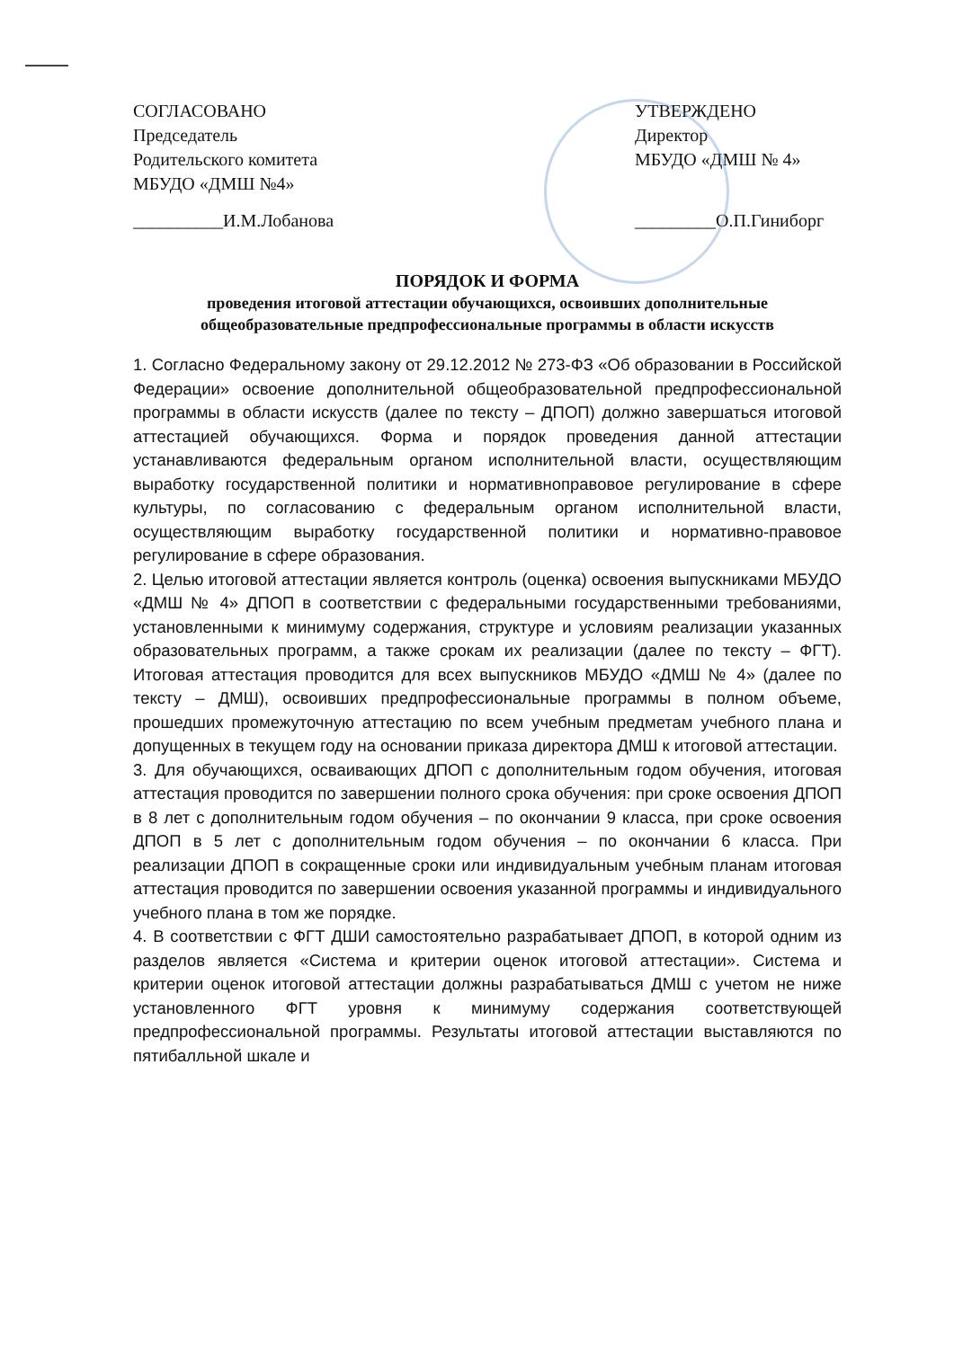СОГЛАСОВАНО
Председатель
Родительского комитета
МБУДО «ДМШ №4»
__________И.М.Лобанова
УТВЕРЖДЕНО
Директор
МБУДО «ДМШ № 4»
_________О.П.Гиниборг
ПОРЯДОК И ФОРМА
проведения итоговой аттестации обучающихся, освоивших дополнительные общеобразовательные предпрофессиональные программы в области искусств
1. Согласно Федеральному закону от 29.12.2012 № 273-ФЗ «Об образовании в Российской Федерации» освоение дополнительной общеобразовательной предпрофессиональной программы в области искусств (далее по тексту – ДПОП) должно завершаться итоговой аттестацией обучающихся. Форма и порядок проведения данной аттестации устанавливаются федеральным органом исполнительной власти, осуществляющим выработку государственной политики и нормативноправовое регулирование в сфере культуры, по согласованию с федеральным органом исполнительной власти, осуществляющим выработку государственной политики и нормативно-правовое регулирование в сфере образования.
2. Целью итоговой аттестации является контроль (оценка) освоения выпускниками МБУДО «ДМШ № 4» ДПОП в соответствии с федеральными государственными требованиями, установленными к минимуму содержания, структуре и условиям реализации указанных образовательных программ, а также срокам их реализации (далее по тексту – ФГТ). Итоговая аттестация проводится для всех выпускников МБУДО «ДМШ № 4» (далее по тексту – ДМШ), освоивших предпрофессиональные программы в полном объеме, прошедших промежуточную аттестацию по всем учебным предметам учебного плана и допущенных в текущем году на основании приказа директора ДМШ к итоговой аттестации.
3. Для обучающихся, осваивающих ДПОП с дополнительным годом обучения, итоговая аттестация проводится по завершении полного срока обучения: при сроке освоения ДПОП в 8 лет с дополнительным годом обучения – по окончании 9 класса, при сроке освоения ДПОП в 5 лет с дополнительным годом обучения – по окончании 6 класса. При реализации ДПОП в сокращенные сроки или индивидуальным учебным планам итоговая аттестация проводится по завершении освоения указанной программы и индивидуального учебного плана в том же порядке.
4. В соответствии с ФГТ ДШИ самостоятельно разрабатывает ДПОП, в которой одним из разделов является «Система и критерии оценок итоговой аттестации». Система и критерии оценок итоговой аттестации должны разрабатываться ДМШ с учетом не ниже установленного ФГТ уровня к минимуму содержания соответствующей предпрофессиональной программы. Результаты итоговой аттестации выставляются по пятибалльной шкале и